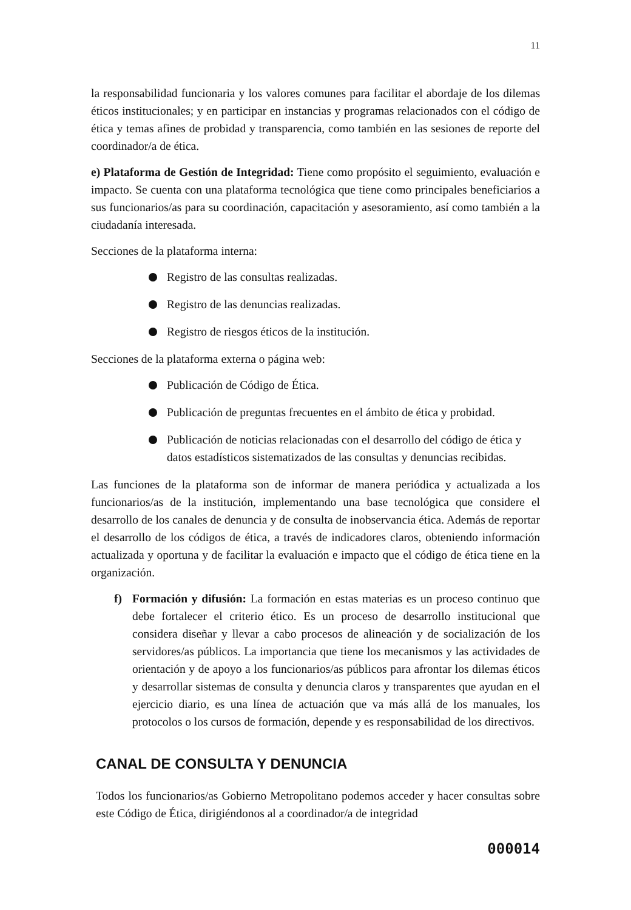11
la responsabilidad funcionaria y los valores comunes para facilitar el abordaje de los dilemas éticos institucionales; y en participar en instancias y programas relacionados con el código de ética y temas afines de probidad y transparencia, como también en las sesiones de reporte del coordinador/a de ética.
e) Plataforma de Gestión de Integridad: Tiene como propósito el seguimiento, evaluación e impacto. Se cuenta con una plataforma tecnológica que tiene como principales beneficiarios a sus funcionarios/as para su coordinación, capacitación y asesoramiento, así como también a la ciudadanía interesada.
Secciones de la plataforma interna:
Registro de las consultas realizadas.
Registro de las denuncias realizadas.
Registro de riesgos éticos de la institución.
Secciones de la plataforma externa o página web:
Publicación de Código de Ética.
Publicación de preguntas frecuentes en el ámbito de ética y probidad.
Publicación de noticias relacionadas con el desarrollo del código de ética y datos estadísticos sistematizados de las consultas y denuncias recibidas.
Las funciones de la plataforma son de informar de manera periódica y actualizada a los funcionarios/as de la institución, implementando una base tecnológica que considere el desarrollo de los canales de denuncia y de consulta de inobservancia ética. Además de reportar el desarrollo de los códigos de ética, a través de indicadores claros, obteniendo información actualizada y oportuna y de facilitar la evaluación e impacto que el código de ética tiene en la organización.
f) Formación y difusión: La formación en estas materias es un proceso continuo que debe fortalecer el criterio ético. Es un proceso de desarrollo institucional que considera diseñar y llevar a cabo procesos de alineación y de socialización de los servidores/as públicos. La importancia que tiene los mecanismos y las actividades de orientación y de apoyo a los funcionarios/as públicos para afrontar los dilemas éticos y desarrollar sistemas de consulta y denuncia claros y transparentes que ayudan en el ejercicio diario, es una línea de actuación que va más allá de los manuales, los protocolos o los cursos de formación, depende y es responsabilidad de los directivos.
CANAL DE CONSULTA Y DENUNCIA
Todos los funcionarios/as Gobierno Metropolitano podemos acceder y hacer consultas sobre este Código de Ética, dirigiéndonos al a coordinador/a de integridad
000014